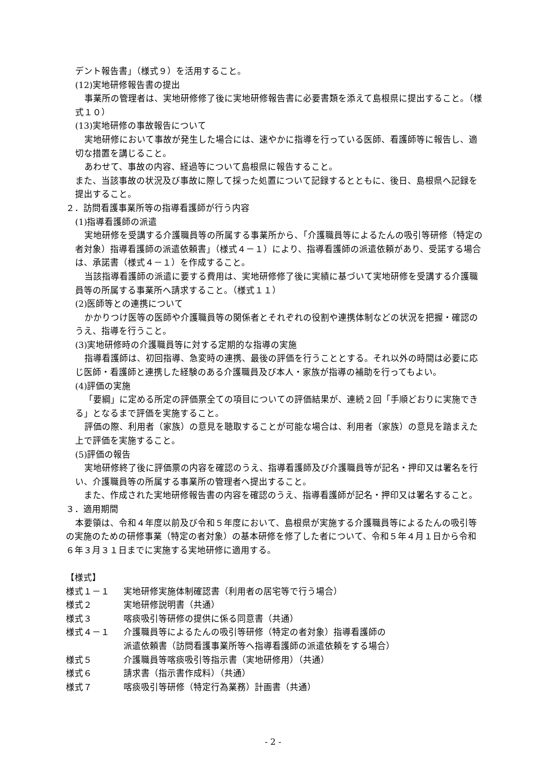デント報告書」（様式９）を活用すること。
(12)実地研修報告書の提出
事業所の管理者は、実地研修修了後に実地研修報告書に必要書類を添えて島根県に提出すること。（様式１０）
(13)実地研修の事故報告について
実地研修において事故が発生した場合には、速やかに指導を行っている医師、看護師等に報告し、適切な措置を講じること。
あわせて、事故の内容、経過等について島根県に報告すること。
また、当該事故の状況及び事故に際して採った処置について記録するとともに、後日、島根県へ記録を提出すること。
２．訪問看護事業所等の指導看護師が行う内容
(1)指導看護師の派遣
実地研修を受講する介護職員等の所属する事業所から、「介護職員等によるたんの吸引等研修（特定の者対象）指導看護師の派遣依頼書」（様式４－１）により、指導看護師の派遣依頼があり、受諾する場合は、承諾書（様式４－１）を作成すること。
当該指導看護師の派遣に要する費用は、実地研修修了後に実績に基づいて実地研修を受講する介護職員等の所属する事業所へ請求すること。（様式１１）
(2)医師等との連携について
かかりつけ医等の医師や介護職員等の関係者とそれぞれの役割や連携体制などの状況を把握・確認のうえ、指導を行うこと。
(3)実地研修時の介護職員等に対する定期的な指導の実施
指導看護師は、初回指導、急変時の連携、最後の評価を行うこととする。それ以外の時間は必要に応じ医師・看護師と連携した経験のある介護職員及び本人・家族が指導の補助を行ってもよい。
(4)評価の実施
「要綱」に定める所定の評価票全ての項目についての評価結果が、連続２回「手順どおりに実施できる」となるまで評価を実施すること。
評価の際、利用者（家族）の意見を聴取することが可能な場合は、利用者（家族）の意見を踏まえた上で評価を実施すること。
(5)評価の報告
実地研修終了後に評価票の内容を確認のうえ、指導看護師及び介護職員等が記名・押印又は署名を行い、介護職員等の所属する事業所の管理者へ提出すること。
　また、作成された実地研修報告書の内容を確認のうえ、指導看護師が記名・押印又は署名すること。
３．適用期間
本要領は、令和４年度以前及び令和５年度において、島根県が実施する介護職員等によるたんの吸引等の実施のための研修事業（特定の者対象）の基本研修を修了した者について、令和５年４月１日から令和６年３月３１日までに実施する実地研修に適用する。
【様式】
様式１－１ 実地研修実施体制確認書（利用者の居宅等で行う場合）
様式２ 実地研修説明書（共通）
様式３ 喀痰吸引等研修の提供に係る同意書（共通）
様式４－１ 介護職員等によるたんの吸引等研修（特定の者対象）指導看護師の
派遣依頼書（訪問看護事業所等へ指導看護師の派遣依頼をする場合）
様式５ 介護職員等喀痰吸引等指示書（実地研修用）（共通）
様式６ 請求書（指示書作成料）（共通）
様式７ 喀痰吸引等研修（特定行為業務）計画書（共通）
- 2 -